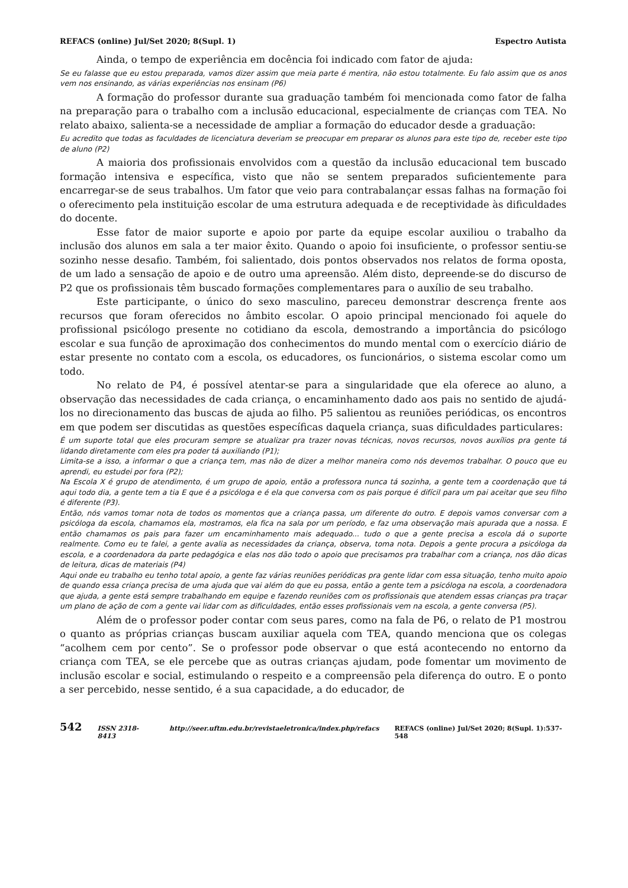REFACS (online) Jul/Set 2020; 8(Supl. 1) Espectro Autista
Ainda, o tempo de experiência em docência foi indicado com fator de ajuda:
Se eu falasse que eu estou preparada, vamos dizer assim que meia parte é mentira, não estou totalmente. Eu falo assim que os anos vem nos ensinando, as várias experiências nos ensinam (P6)
A formação do professor durante sua graduação também foi mencionada como fator de falha na preparação para o trabalho com a inclusão educacional, especialmente de crianças com TEA. No relato abaixo, salienta-se a necessidade de ampliar a formação do educador desde a graduação:
Eu acredito que todas as faculdades de licenciatura deveriam se preocupar em preparar os alunos para este tipo de, receber este tipo de aluno (P2)
A maioria dos profissionais envolvidos com a questão da inclusão educacional tem buscado formação intensiva e específica, visto que não se sentem preparados suficientemente para encarregar-se de seus trabalhos. Um fator que veio para contrabalançar essas falhas na formação foi o oferecimento pela instituição escolar de uma estrutura adequada e de receptividade às dificuldades do docente.
Esse fator de maior suporte e apoio por parte da equipe escolar auxiliou o trabalho da inclusão dos alunos em sala a ter maior êxito. Quando o apoio foi insuficiente, o professor sentiu-se sozinho nesse desafio. Também, foi salientado, dois pontos observados nos relatos de forma oposta, de um lado a sensação de apoio e de outro uma apreensão. Além disto, depreende-se do discurso de P2 que os profissionais têm buscado formações complementares para o auxílio de seu trabalho.
Este participante, o único do sexo masculino, pareceu demonstrar descrença frente aos recursos que foram oferecidos no âmbito escolar. O apoio principal mencionado foi aquele do profissional psicólogo presente no cotidiano da escola, demostrando a importância do psicólogo escolar e sua função de aproximação dos conhecimentos do mundo mental com o exercício diário de estar presente no contato com a escola, os educadores, os funcionários, o sistema escolar como um todo.
No relato de P4, é possível atentar-se para a singularidade que ela oferece ao aluno, a observação das necessidades de cada criança, o encaminhamento dado aos pais no sentido de ajudá-los no direcionamento das buscas de ajuda ao filho. P5 salientou as reuniões periódicas, os encontros em que podem ser discutidas as questões específicas daquela criança, suas dificuldades particulares:
É um suporte total que eles procuram sempre se atualizar pra trazer novas técnicas, novos recursos, novos auxílios pra gente tá lidando diretamente com eles pra poder tá auxiliando (P1);
Limita-se a isso, a informar o que a criança tem, mas não de dizer a melhor maneira como nós devemos trabalhar. O pouco que eu aprendi, eu estudei por fora (P2);
Na Escola X é grupo de atendimento, é um grupo de apoio, então a professora nunca tá sozinha, a gente tem a coordenação que tá aqui todo dia, a gente tem a tia E que é a psicóloga e é ela que conversa com os pais porque é difícil para um pai aceitar que seu filho é diferente (P3).
Então, nós vamos tomar nota de todos os momentos que a criança passa, um diferente do outro. E depois vamos conversar com a psicóloga da escola, chamamos ela, mostramos, ela fica na sala por um período, e faz uma observação mais apurada que a nossa. E então chamamos os pais para fazer um encaminhamento mais adequado... tudo o que a gente precisa a escola dá o suporte realmente. Como eu te falei, a gente avalia as necessidades da criança, observa, toma nota. Depois a gente procura a psicóloga da escola, e a coordenadora da parte pedagógica e elas nos dão todo o apoio que precisamos pra trabalhar com a criança, nos dão dicas de leitura, dicas de materiais (P4)
Aqui onde eu trabalho eu tenho total apoio, a gente faz várias reuniões periódicas pra gente lidar com essa situação, tenho muito apoio de quando essa criança precisa de uma ajuda que vai além do que eu possa, então a gente tem a psicóloga na escola, a coordenadora que ajuda, a gente está sempre trabalhando em equipe e fazendo reuniões com os profissionais que atendem essas crianças pra traçar um plano de ação de com a gente vai lidar com as dificuldades, então esses profissionais vem na escola, a gente conversa (P5).
Além de o professor poder contar com seus pares, como na fala de P6, o relato de P1 mostrou o quanto as próprias crianças buscam auxiliar aquela com TEA, quando menciona que os colegas “acolhem cem por cento”. Se o professor pode observar o que está acontecendo no entorno da criança com TEA, se ele percebe que as outras crianças ajudam, pode fomentar um movimento de inclusão escolar e social, estimulando o respeito e a compreensão pela diferença do outro. E o ponto a ser percebido, nesse sentido, é a sua capacidade, a do educador, de
542 ISSN 2318-8413 http://seer.uftm.edu.br/revistaeletronica/index.php/refacs REFACS (online) Jul/Set 2020; 8(Supl. 1):537-548